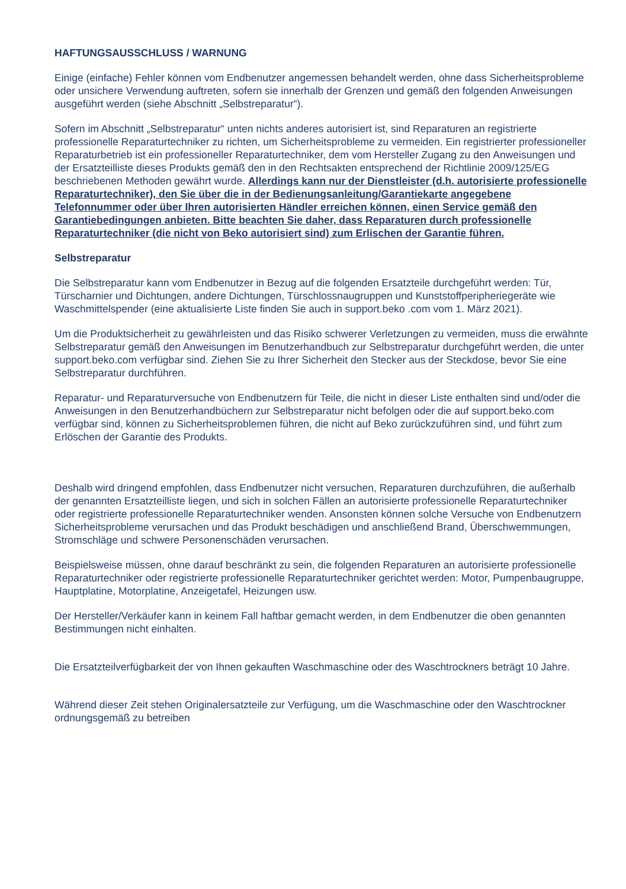HAFTUNGSAUSSCHLUSS / WARNUNG
Einige (einfache) Fehler können vom Endbenutzer angemessen behandelt werden, ohne dass Sicherheitsprobleme oder unsichere Verwendung auftreten, sofern sie innerhalb der Grenzen und gemäß den folgenden Anweisungen ausgeführt werden (siehe Abschnitt „Selbstreparatur“).
Sofern im Abschnitt „Selbstreparatur“ unten nichts anderes autorisiert ist, sind Reparaturen an registrierte professionelle Reparaturtechniker zu richten, um Sicherheitsprobleme zu vermeiden. Ein registrierter professioneller Reparaturbetrieb ist ein professioneller Reparaturtechniker, dem vom Hersteller Zugang zu den Anweisungen und der Ersatzteilliste dieses Produkts gemäß den in den Rechtsakten entsprechend der Richtlinie 2009/125/EG beschriebenen Methoden gewährt wurde. Allerdings kann nur der Dienstleister (d.h. autorisierte professionelle Reparaturtechniker), den Sie über die in der Bedienungsanleitung/Garantiekarte angegebene Telefonnummer oder über Ihren autorisierten Händler erreichen können, einen Service gemäß den Garantiebedingungen anbieten. Bitte beachten Sie daher, dass Reparaturen durch professionelle Reparaturtechniker (die nicht von Beko autorisiert sind) zum Erlischen der Garantie führen.
Selbstreparatur
Die Selbstreparatur kann vom Endbenutzer in Bezug auf die folgenden Ersatzteile durchgeführt werden: Tür, Türscharnier und Dichtungen, andere Dichtungen, Türschlossnaugruppen und Kunststoffperipheriegeräte wie Waschmittelspender (eine aktualisierte Liste finden Sie auch in support.beko .com vom 1. März 2021).
Um die Produktsicherheit zu gewährleisten und das Risiko schwerer Verletzungen zu vermeiden, muss die erwähnte Selbstreparatur gemäß den Anweisungen im Benutzerhandbuch zur Selbstreparatur durchgeführt werden, die unter support.beko.com verfügbar sind. Ziehen Sie zu Ihrer Sicherheit den Stecker aus der Steckdose, bevor Sie eine Selbstreparatur durchführen.
Reparatur- und Reparaturversuche von Endbenutzern für Teile, die nicht in dieser Liste enthalten sind und/oder die Anweisungen in den Benutzerhandbüchern zur Selbstreparatur nicht befolgen oder die auf support.beko.com verfügbar sind, können zu Sicherheitsproblemen führen, die nicht auf Beko zurückzuführen sind, und führt zum Erlöschen der Garantie des Produkts.
Deshalb wird dringend empfohlen, dass Endbenutzer nicht versuchen, Reparaturen durchzuführen, die außerhalb der genannten Ersatzteilliste liegen, und sich in solchen Fällen an autorisierte professionelle Reparaturtechniker oder registrierte professionelle Reparaturtechniker wenden. Ansonsten können solche Versuche von Endbenutzern Sicherheitsprobleme verursachen und das Produkt beschädigen und anschließend Brand, Überschwemmungen, Stromschläge und schwere Personenschäden verursachen.
Beispielsweise müssen, ohne darauf beschränkt zu sein, die folgenden Reparaturen an autorisierte professionelle Reparaturtechniker oder registrierte professionelle Reparaturtechniker gerichtet werden: Motor, Pumpenbaugruppe, Hauptplatine, Motorplatine, Anzeigetafel, Heizungen usw.
Der Hersteller/Verkäufer kann in keinem Fall haftbar gemacht werden, in dem Endbenutzer die oben genannten Bestimmungen nicht einhalten.
Die Ersatzteilverfügbarkeit der von Ihnen gekauften Waschmaschine oder des Waschtrockners beträgt 10 Jahre.
Während dieser Zeit stehen Originalersatzteile zur Verfügung, um die Waschmaschine oder den Waschtrockner ordnungsgemäß zu betreiben